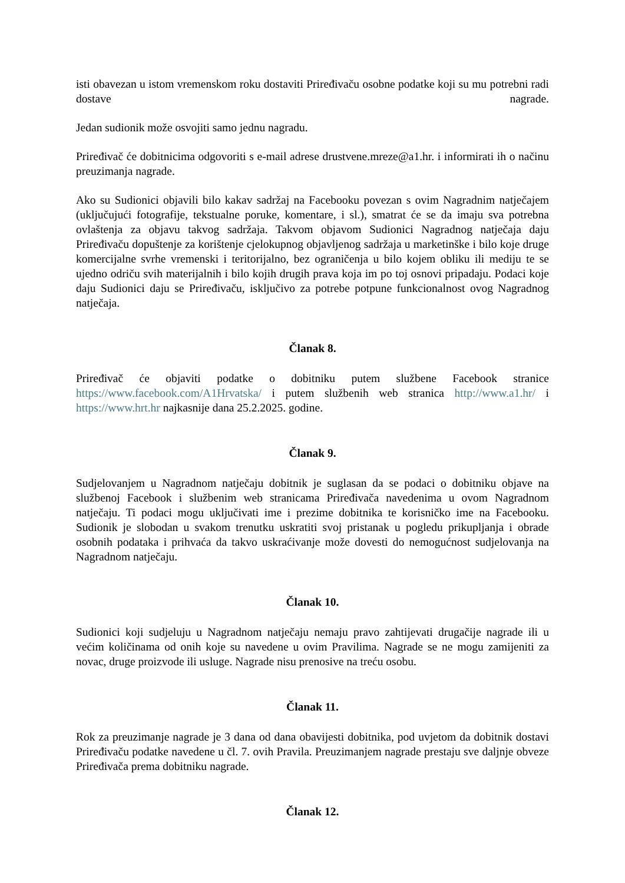isti obavezan u istom vremenskom roku dostaviti Priređivaču osobne podatke koji su mu potrebni radi dostave nagrade.
Jedan sudionik može osvojiti samo jednu nagradu.
Priređivač će dobitnicima odgovoriti s e-mail adrese drustvene.mreze@a1.hr. i informirati ih o načinu preuzimanja nagrade.
Ako su Sudionici objavili bilo kakav sadržaj na Facebooku povezan s ovim Nagradnim natječajem (uključujući fotografije, tekstualne poruke, komentare, i sl.), smatrat će se da imaju sva potrebna ovlaštenja za objavu takvog sadržaja. Takvom objavom Sudionici Nagradnog natječaja daju Priređivaču dopuštenje za korištenje cjelokupnog objavljenog sadržaja u marketinške i bilo koje druge komercijalne svrhe vremenski i teritorijalno, bez ograničenja u bilo kojem obliku ili mediju te se ujedno odriču svih materijalnih i bilo kojih drugih prava koja im po toj osnovi pripadaju. Podaci koje daju Sudionici daju se Priređivaču, isključivo za potrebe potpune funkcionalnost ovog Nagradnog natječaja.
Članak 8.
Priređivač će objaviti podatke o dobitniku putem službene Facebook stranice https://www.facebook.com/A1Hrvatska/ i putem službenih web stranica http://www.a1.hr/ i https://www.hrt.hr najkasnije dana 25.2.2025. godine.
Članak 9.
Sudjelovanjem u Nagradnom natječaju dobitnik je suglasan da se podaci o dobitniku objave na službenoj Facebook i službenim web stranicama Priređivača navedenima u ovom Nagradnom natječaju. Ti podaci mogu uključivati ime i prezime dobitnika te korisničko ime na Facebooku. Sudionik je slobodan u svakom trenutku uskratiti svoj pristanak u pogledu prikupljanja i obrade osobnih podataka i prihvaća da takvo uskraćivanje može dovesti do nemogućnost sudjelovanja na Nagradnom natječaju.
Članak 10.
Sudionici koji sudjeluju u Nagradnom natječaju nemaju pravo zahtijevati drugačije nagrade ili u većim količinama od onih koje su navedene u ovim Pravilima. Nagrade se ne mogu zamijeniti za novac, druge proizvode ili usluge. Nagrade nisu prenosive na treću osobu.
Članak 11.
Rok za preuzimanje nagrade je 3 dana od dana obavijesti dobitnika, pod uvjetom da dobitnik dostavi Priređivaču podatke navedene u čl. 7. ovih Pravila. Preuzimanjem nagrade prestaju sve daljnje obveze Priređivača prema dobitniku nagrade.
Članak 12.